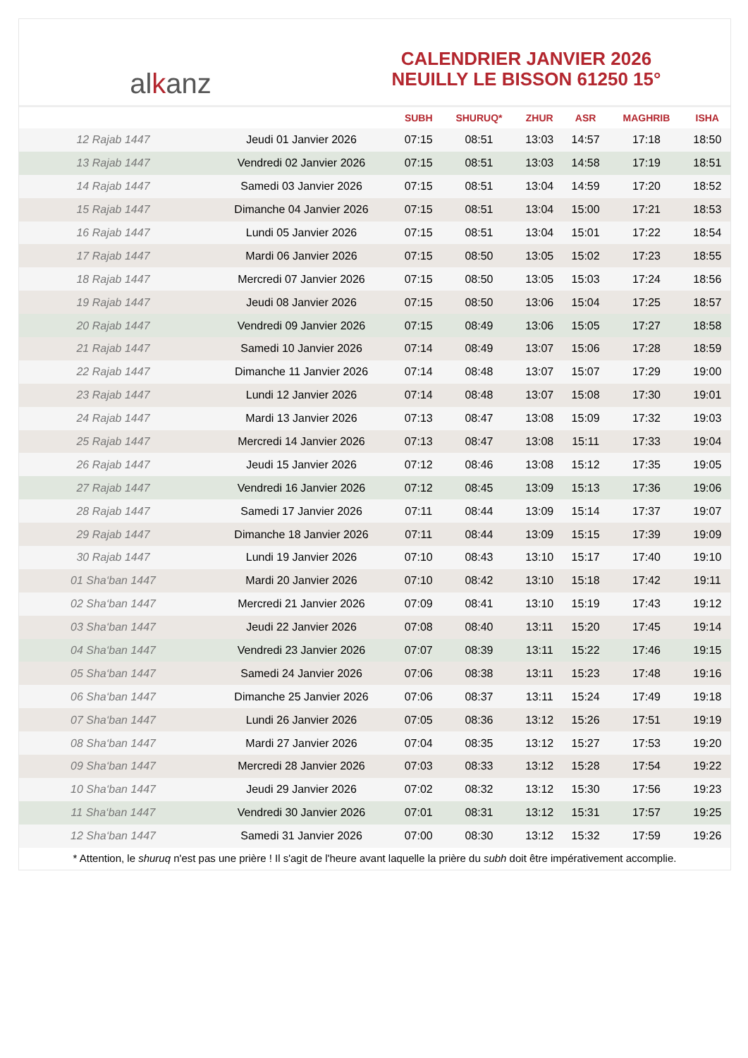alkanz
CALENDRIER JANVIER 2026
NEUILLY LE BISSON 61250 15°
| | | SUBH | SHURUQ* | ZHUR | ASR | MAGHRIB | ISHA |
| --- | --- | --- | --- | --- | --- | --- | --- |
| 12 Rajab 1447 | Jeudi 01 Janvier 2026 | 07:15 | 08:51 | 13:03 | 14:57 | 17:18 | 18:50 |
| 13 Rajab 1447 | Vendredi 02 Janvier 2026 | 07:15 | 08:51 | 13:03 | 14:58 | 17:19 | 18:51 |
| 14 Rajab 1447 | Samedi 03 Janvier 2026 | 07:15 | 08:51 | 13:04 | 14:59 | 17:20 | 18:52 |
| 15 Rajab 1447 | Dimanche 04 Janvier 2026 | 07:15 | 08:51 | 13:04 | 15:00 | 17:21 | 18:53 |
| 16 Rajab 1447 | Lundi 05 Janvier 2026 | 07:15 | 08:51 | 13:04 | 15:01 | 17:22 | 18:54 |
| 17 Rajab 1447 | Mardi 06 Janvier 2026 | 07:15 | 08:50 | 13:05 | 15:02 | 17:23 | 18:55 |
| 18 Rajab 1447 | Mercredi 07 Janvier 2026 | 07:15 | 08:50 | 13:05 | 15:03 | 17:24 | 18:56 |
| 19 Rajab 1447 | Jeudi 08 Janvier 2026 | 07:15 | 08:50 | 13:06 | 15:04 | 17:25 | 18:57 |
| 20 Rajab 1447 | Vendredi 09 Janvier 2026 | 07:15 | 08:49 | 13:06 | 15:05 | 17:27 | 18:58 |
| 21 Rajab 1447 | Samedi 10 Janvier 2026 | 07:14 | 08:49 | 13:07 | 15:06 | 17:28 | 18:59 |
| 22 Rajab 1447 | Dimanche 11 Janvier 2026 | 07:14 | 08:48 | 13:07 | 15:07 | 17:29 | 19:00 |
| 23 Rajab 1447 | Lundi 12 Janvier 2026 | 07:14 | 08:48 | 13:07 | 15:08 | 17:30 | 19:01 |
| 24 Rajab 1447 | Mardi 13 Janvier 2026 | 07:13 | 08:47 | 13:08 | 15:09 | 17:32 | 19:03 |
| 25 Rajab 1447 | Mercredi 14 Janvier 2026 | 07:13 | 08:47 | 13:08 | 15:11 | 17:33 | 19:04 |
| 26 Rajab 1447 | Jeudi 15 Janvier 2026 | 07:12 | 08:46 | 13:08 | 15:12 | 17:35 | 19:05 |
| 27 Rajab 1447 | Vendredi 16 Janvier 2026 | 07:12 | 08:45 | 13:09 | 15:13 | 17:36 | 19:06 |
| 28 Rajab 1447 | Samedi 17 Janvier 2026 | 07:11 | 08:44 | 13:09 | 15:14 | 17:37 | 19:07 |
| 29 Rajab 1447 | Dimanche 18 Janvier 2026 | 07:11 | 08:44 | 13:09 | 15:15 | 17:39 | 19:09 |
| 30 Rajab 1447 | Lundi 19 Janvier 2026 | 07:10 | 08:43 | 13:10 | 15:17 | 17:40 | 19:10 |
| 01 Sha‘ban 1447 | Mardi 20 Janvier 2026 | 07:10 | 08:42 | 13:10 | 15:18 | 17:42 | 19:11 |
| 02 Sha‘ban 1447 | Mercredi 21 Janvier 2026 | 07:09 | 08:41 | 13:10 | 15:19 | 17:43 | 19:12 |
| 03 Sha‘ban 1447 | Jeudi 22 Janvier 2026 | 07:08 | 08:40 | 13:11 | 15:20 | 17:45 | 19:14 |
| 04 Sha‘ban 1447 | Vendredi 23 Janvier 2026 | 07:07 | 08:39 | 13:11 | 15:22 | 17:46 | 19:15 |
| 05 Sha‘ban 1447 | Samedi 24 Janvier 2026 | 07:06 | 08:38 | 13:11 | 15:23 | 17:48 | 19:16 |
| 06 Sha‘ban 1447 | Dimanche 25 Janvier 2026 | 07:06 | 08:37 | 13:11 | 15:24 | 17:49 | 19:18 |
| 07 Sha‘ban 1447 | Lundi 26 Janvier 2026 | 07:05 | 08:36 | 13:12 | 15:26 | 17:51 | 19:19 |
| 08 Sha‘ban 1447 | Mardi 27 Janvier 2026 | 07:04 | 08:35 | 13:12 | 15:27 | 17:53 | 19:20 |
| 09 Sha‘ban 1447 | Mercredi 28 Janvier 2026 | 07:03 | 08:33 | 13:12 | 15:28 | 17:54 | 19:22 |
| 10 Sha‘ban 1447 | Jeudi 29 Janvier 2026 | 07:02 | 08:32 | 13:12 | 15:30 | 17:56 | 19:23 |
| 11 Sha‘ban 1447 | Vendredi 30 Janvier 2026 | 07:01 | 08:31 | 13:12 | 15:31 | 17:57 | 19:25 |
| 12 Sha‘ban 1447 | Samedi 31 Janvier 2026 | 07:00 | 08:30 | 13:12 | 15:32 | 17:59 | 19:26 |
* Attention, le shuruq n'est pas une prière ! Il s'agit de l'heure avant laquelle la prière du subh doit être impérativement accomplie.